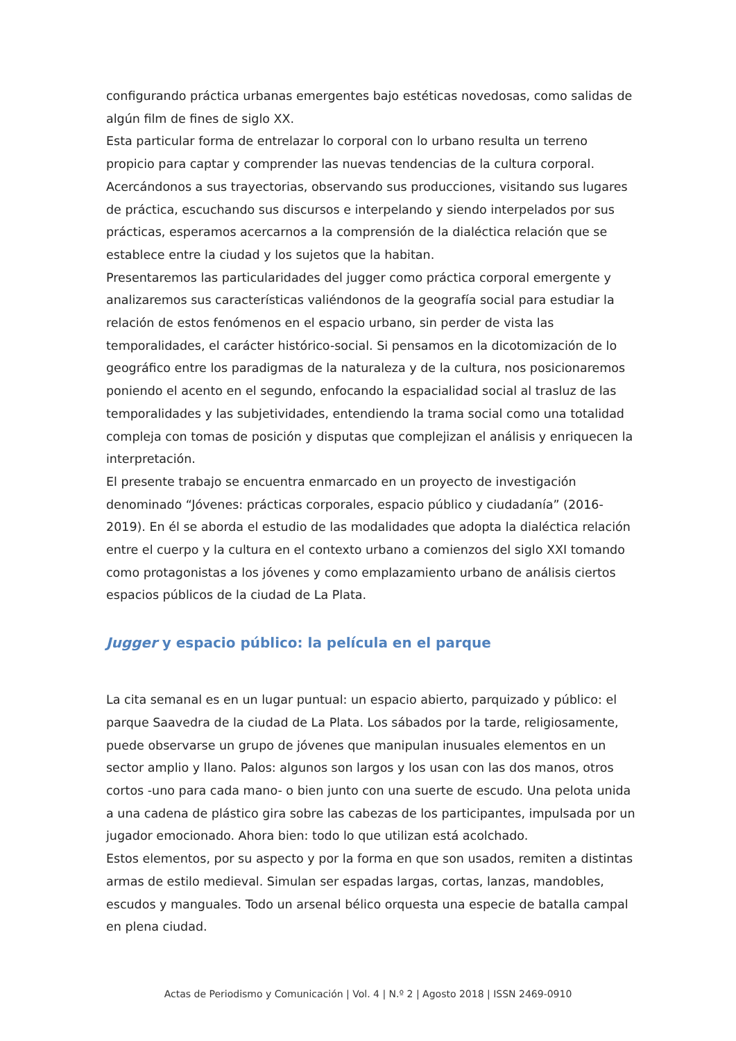configurando práctica urbanas emergentes bajo estéticas novedosas, como salidas de algún film de fines de siglo XX.
Esta particular forma de entrelazar lo corporal con lo urbano resulta un terreno propicio para captar y comprender las nuevas tendencias de la cultura corporal. Acercándonos a sus trayectorias, observando sus producciones, visitando sus lugares de práctica, escuchando sus discursos e interpelando y siendo interpelados por sus prácticas, esperamos acercarnos a la comprensión de la dialéctica relación que se establece entre la ciudad y los sujetos que la habitan.
Presentaremos las particularidades del jugger como práctica corporal emergente y analizaremos sus características valiéndonos de la geografía social para estudiar la relación de estos fenómenos en el espacio urbano, sin perder de vista las temporalidades, el carácter histórico-social. Si pensamos en la dicotomización de lo geográfico entre los paradigmas de la naturaleza y de la cultura, nos posicionaremos poniendo el acento en el segundo, enfocando la espacialidad social al trasluz de las temporalidades y las subjetividades, entendiendo la trama social como una totalidad compleja con tomas de posición y disputas que complejizan el análisis y enriquecen la interpretación.
El presente trabajo se encuentra enmarcado en un proyecto de investigación denominado “Jóvenes: prácticas corporales, espacio público y ciudadanía” (2016-2019). En él se aborda el estudio de las modalidades que adopta la dialéctica relación entre el cuerpo y la cultura en el contexto urbano a comienzos del siglo XXI tomando como protagonistas a los jóvenes y como emplazamiento urbano de análisis ciertos espacios públicos de la ciudad de La Plata.
Jugger y espacio público: la película en el parque
La cita semanal es en un lugar puntual: un espacio abierto, parquizado y público: el parque Saavedra de la ciudad de La Plata. Los sábados por la tarde, religiosamente, puede observarse un grupo de jóvenes que manipulan inusuales elementos en un sector amplio y llano. Palos: algunos son largos y los usan con las dos manos, otros cortos -uno para cada mano- o bien junto con una suerte de escudo. Una pelota unida a una cadena de plástico gira sobre las cabezas de los participantes, impulsada por un jugador emocionado. Ahora bien: todo lo que utilizan está acolchado.
Estos elementos, por su aspecto y por la forma en que son usados, remiten a distintas armas de estilo medieval. Simulan ser espadas largas, cortas, lanzas, mandobles, escudos y manguales. Todo un arsenal bélico orquesta una especie de batalla campal en plena ciudad.
Actas de Periodismo y Comunicación | Vol. 4 | N.º 2 | Agosto 2018 | ISSN 2469-0910